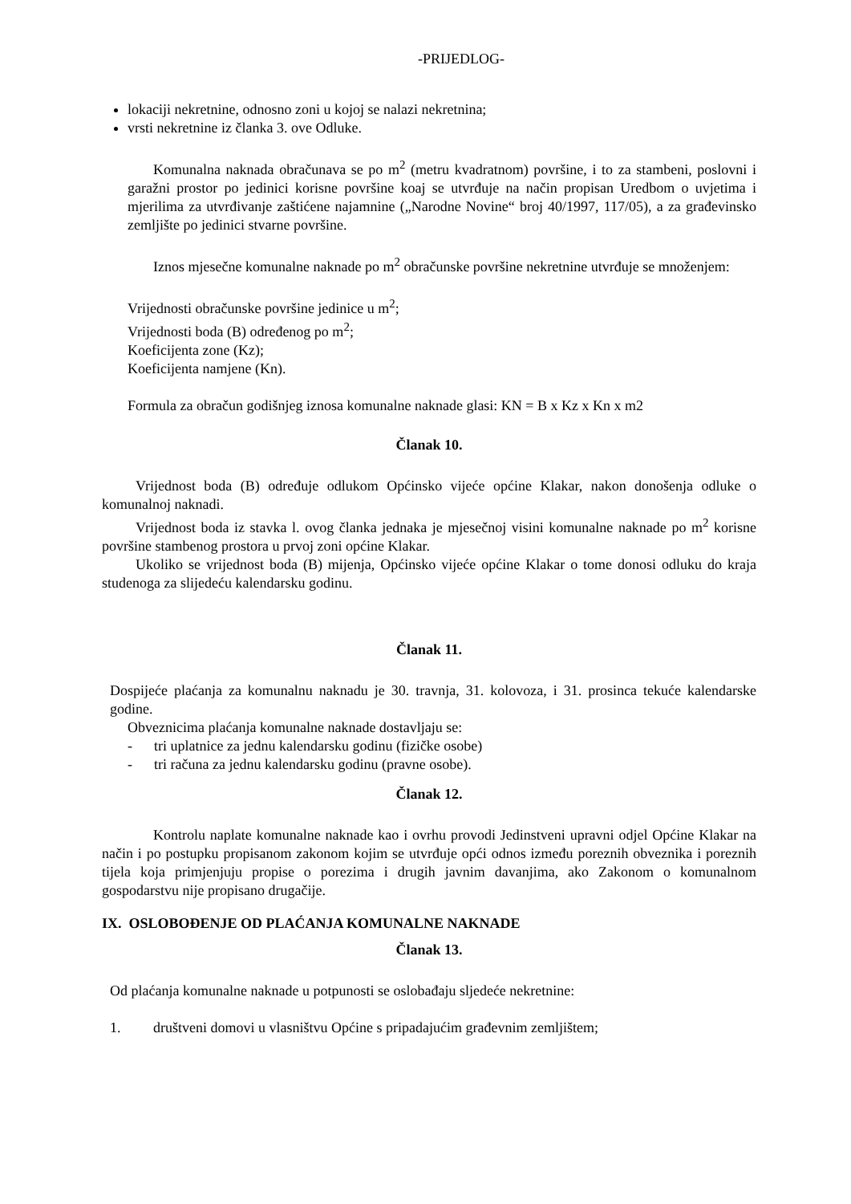-PRIJEDLOG-
lokaciji nekretnine, odnosno zoni u kojoj se nalazi nekretnina;
vrsti nekretnine iz članka 3. ove Odluke.
Komunalna naknada obračunava se po m<sup>2</sup> (metru kvadratnom) površine, i to za stambeni, poslovni i garažni prostor po jedinici korisne površine koaj se utvrđuje na način propisan Uredbom o uvjetima i mjerilima za utvrđivanje zaštićene najamnine („Narodne Novine“ broj 40/1997, 117/05), a za građevinsko zemljište po jedinici stvarne površine.
Iznos mjesečne komunalne naknade po m<sup>2</sup> obračunske površine nekretnine utvrđuje se množenjem:
Vrijednosti obračunske površine jedinice u m<sup>2</sup>;
Vrijednosti boda (B) određenog po m<sup>2</sup>;
Koeficijenta zone (Kz);
Koeficijenta namjene (Kn).
Formula za obračun godišnjeg iznosa komunalne naknade glasi: KN = B x Kz x Kn x m2
Članak 10.
Vrijednost boda (B) određuje odlukom Općinsko vijeće općine Klakar, nakon donošenja odluke o komunalnoj naknadi.
Vrijednost boda iz stavka l. ovog članka jednaka je mjesečnoj visini komunalne naknade po m<sup>2</sup> korisne površine stambenog prostora u prvoj zoni općine Klakar.
Ukoliko se vrijednost boda (B) mijenja, Općinsko vijeće općine Klakar o tome donosi odluku do kraja studenoga za slijedeću kalendarsku godinu.
Članak 11.
Dospijeće plaćanja za komunalnu naknadu je 30. travnja, 31. kolovoza, i 31. prosinca tekuće kalendarske godine.
Obveznicima plaćanja komunalne naknade dostavljaju se:
- tri uplatnice za jednu kalendarsku godinu (fizičke osobe)
- tri računa za jednu kalendarsku godinu (pravne osobe).
Članak 12.
Kontrolu naplate komunalne naknade kao i ovrhu provodi Jedinstveni upravni odjel Općine Klakar na način i po postupku propisanom zakonom kojim se utvrđuje opći odnos između poreznih obveznika i poreznih tijela koja primjenjuju propise o porezima i drugih javnim davanjima, ako Zakonom o komunalnom gospodarstvu nije propisano drugačije.
IX. OSLOBOĐENJE OD PLAĆANJA KOMUNALNE NAKNADE
Članak 13.
Od plaćanja komunalne naknade u potpunosti se oslobađaju sljedeće nekretnine:
1. društveni domovi u vlasništvu Općine s pripadajućim građevnim zemljištem;